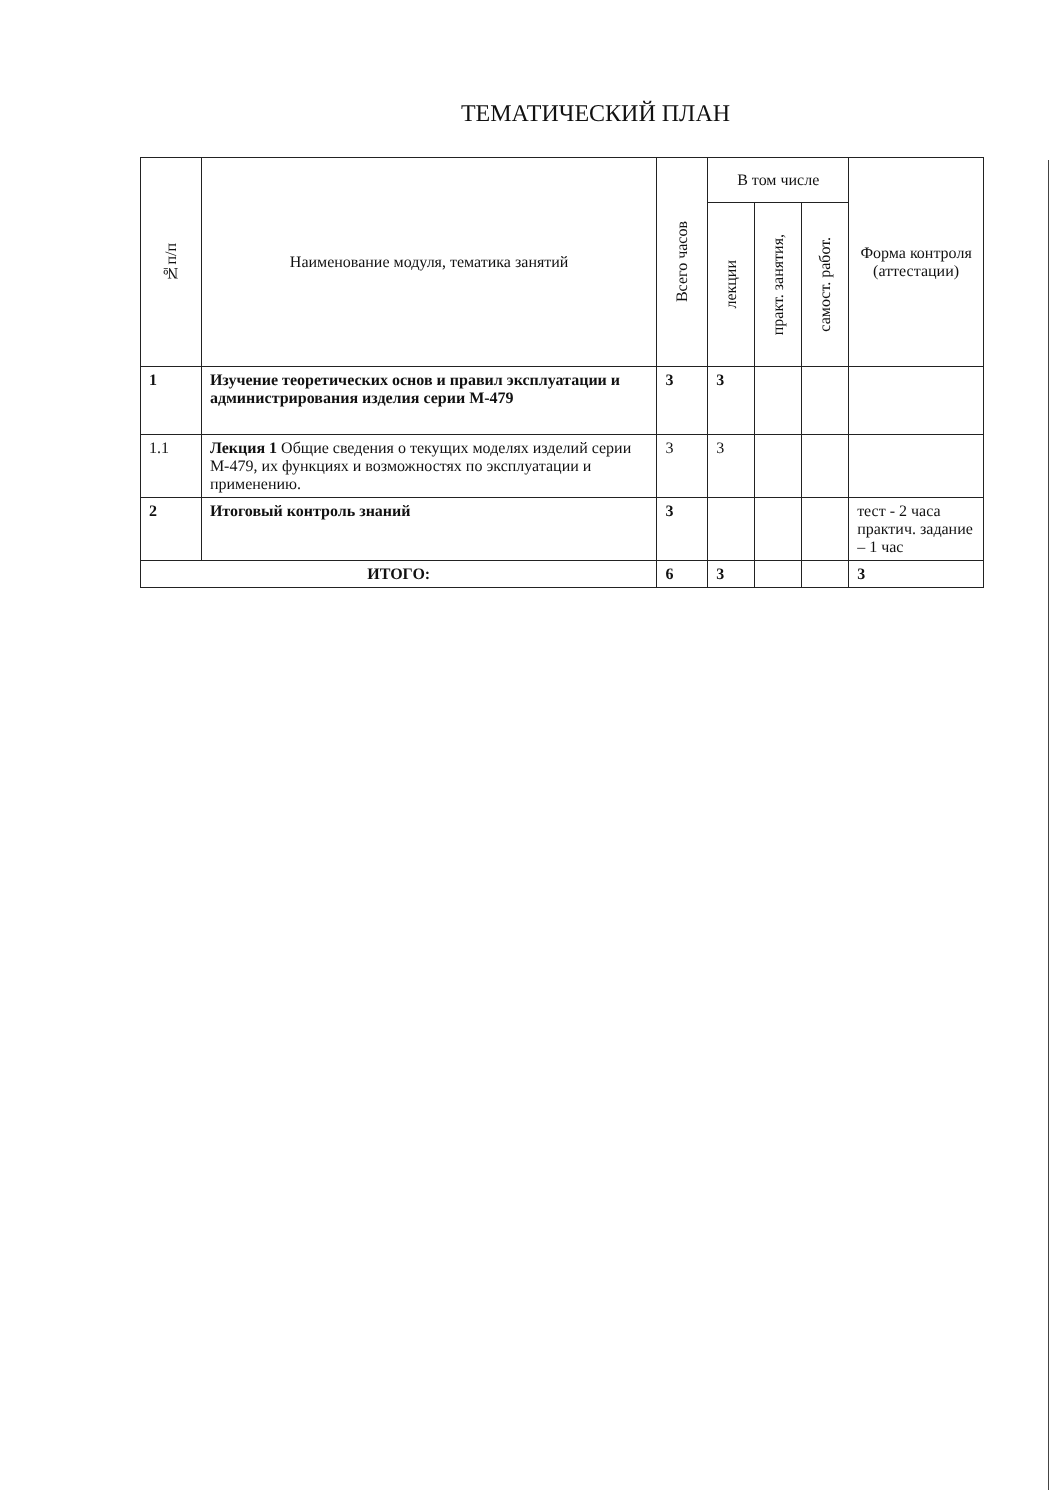ТЕМАТИЧЕСКИЙ ПЛАН
| №п/п | Наименование модуля, тематика занятий | Всего часов | В том числе | | | Форма контроля (аттестации) |
| --- | --- | --- | --- | --- | --- | --- |
| | | | лекции | практ. занятия, | самост. работ. | |
| 1 | Изучение теоретических основ и правил эксплуатации и администрирования изделия серии М-479 | 3 | 3 | | | |
| 1.1 | Лекция 1 Общие сведения о текущих моделях изделий серии М-479, их функциях и возможностях по эксплуатации и применению. | 3 | 3 | | | |
| 2 | Итоговый контроль знаний | 3 | | | | тест - 2 часа практич. задание – 1 час |
| ИТОГО: | | 6 | 3 | | | 3 |